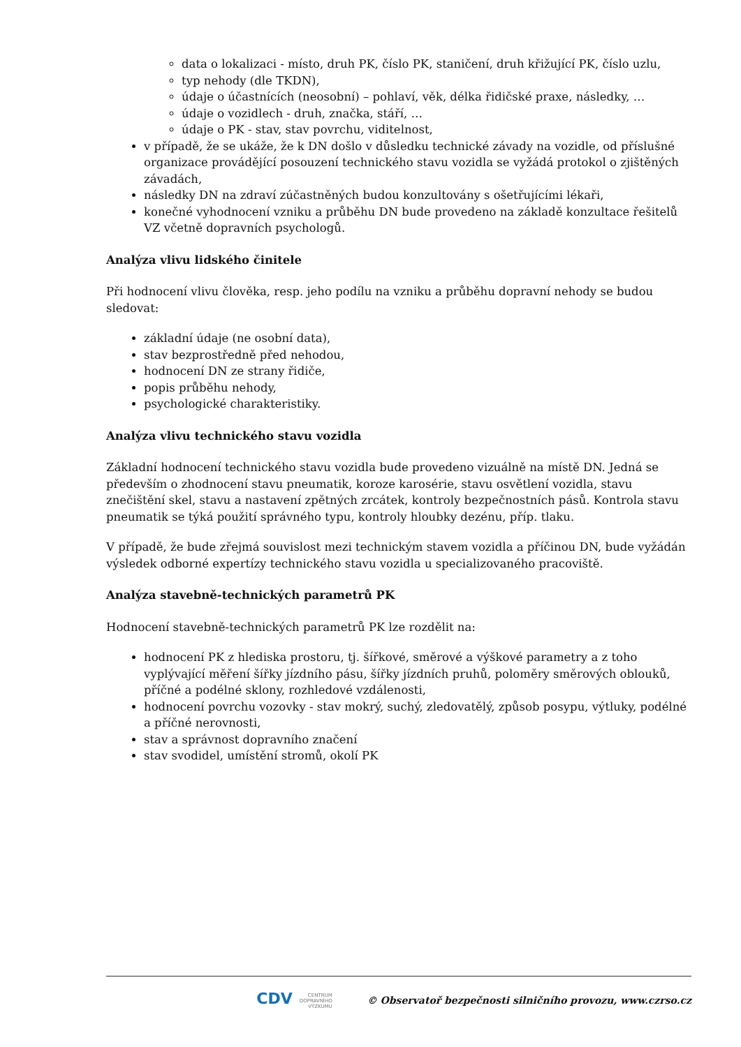data o lokalizaci - místo, druh PK, číslo PK, staničení, druh křižující PK, číslo uzlu,
typ nehody (dle TKDN),
údaje o účastnících (neosobní) – pohlaví, věk, délka řidičské praxe, následky, …
údaje o vozidlech - druh, značka, stáří, …
údaje o PK - stav, stav povrchu, viditelnost,
v případě, že se ukáže, že k DN došlo v důsledku technické závady na vozidle, od příslušné organizace provádějící posouzení technického stavu vozidla se vyžádá protokol o zjištěných závadách,
následky DN na zdraví zúčastněných budou konzultovány s ošetřujícími lékaři,
konečné vyhodnocení vzniku a průběhu DN bude provedeno na základě konzultace řešitelů VZ včetně dopravních psychologů.
Analýza vlivu lidského činitele
Při hodnocení vlivu člověka, resp. jeho podílu na vzniku a průběhu dopravní nehody se budou sledovat:
základní údaje (ne osobní data),
stav bezprostředně před nehodou,
hodnocení DN ze strany řidiče,
popis průběhu nehody,
psychologické charakteristiky.
Analýza vlivu technického stavu vozidla
Základní hodnocení technického stavu vozidla bude provedeno vizuálně na místě DN. Jedná se především o zhodnocení stavu pneumatik, koroze karosérie, stavu osvětlení vozidla, stavu znečištění skel, stavu a nastavení zpětných zrcátek, kontroly bezpečnostních pásů. Kontrola stavu pneumatik se týká použití správného typu, kontroly hloubky dezénu, příp. tlaku.
V případě, že bude zřejmá souvislost mezi technickým stavem vozidla a příčinou DN, bude vyžádán výsledek odborné expertízy technického stavu vozidla u specializovaného pracoviště.
Analýza stavebně-technických parametrů PK
Hodnocení stavebně-technických parametrů PK lze rozdělit na:
hodnocení PK z hlediska prostoru, tj. šířkové, směrové a výškové parametry a z toho vyplývající měření šířky jízdního pásu, šířky jízdních pruhů, poloměry směrových oblouků, příčné a podélné sklony, rozhledové vzdálenosti,
hodnocení povrchu vozovky - stav mokrý, suchý, zledovatělý, způsob posypu, výtluky, podélné a příčné nerovnosti,
stav a správnost dopravního značení
stav svodidel, umístění stromů, okolí PK
CDV CENTRUM
DOPRAVNÍHO
VÝZKUMU © Observatoř bezpečnosti silničního provozu, www.czrso.cz